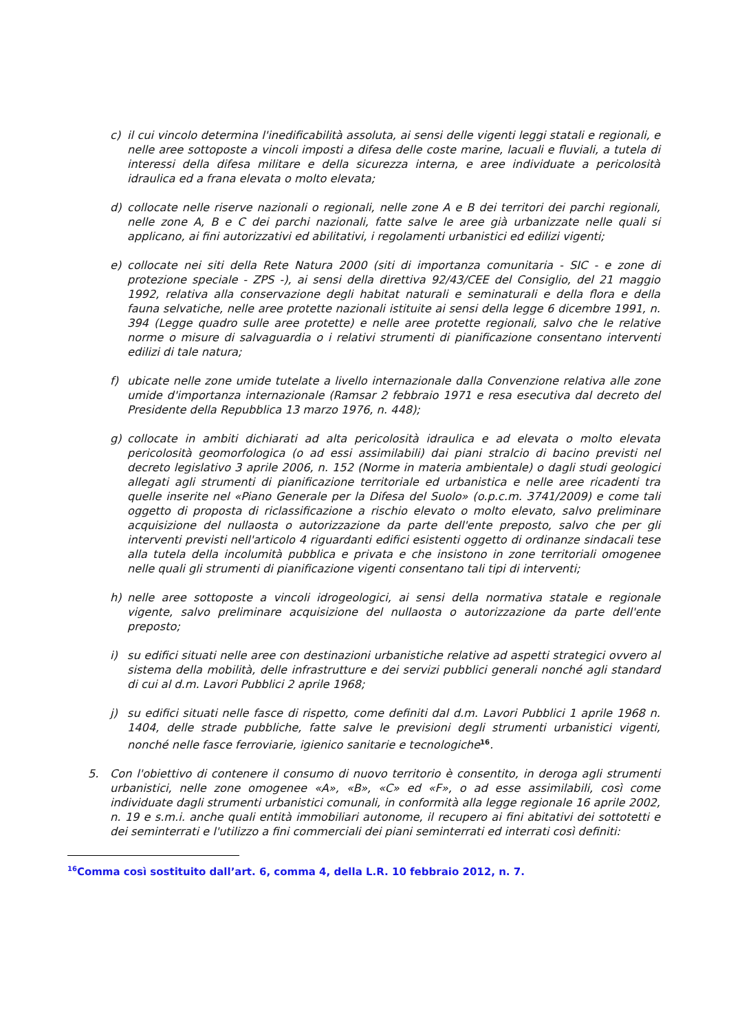c) il cui vincolo determina l'inedificabilità assoluta, ai sensi delle vigenti leggi statali e regionali, e nelle aree sottoposte a vincoli imposti a difesa delle coste marine, lacuali e fluviali, a tutela di interessi della difesa militare e della sicurezza interna, e aree individuate a pericolosità idraulica ed a frana elevata o molto elevata;
d) collocate nelle riserve nazionali o regionali, nelle zone A e B dei territori dei parchi regionali, nelle zone A, B e C dei parchi nazionali, fatte salve le aree già urbanizzate nelle quali si applicano, ai fini autorizzativi ed abilitativi, i regolamenti urbanistici ed edilizi vigenti;
e) collocate nei siti della Rete Natura 2000 (siti di importanza comunitaria - SIC - e zone di protezione speciale - ZPS -), ai sensi della direttiva 92/43/CEE del Consiglio, del 21 maggio 1992, relativa alla conservazione degli habitat naturali e seminaturali e della flora e della fauna selvatiche, nelle aree protette nazionali istituite ai sensi della legge 6 dicembre 1991, n. 394 (Legge quadro sulle aree protette) e nelle aree protette regionali, salvo che le relative norme o misure di salvaguardia o i relativi strumenti di pianificazione consentano interventi edilizi di tale natura;
f) ubicate nelle zone umide tutelate a livello internazionale dalla Convenzione relativa alle zone umide d'importanza internazionale (Ramsar 2 febbraio 1971 e resa esecutiva dal decreto del Presidente della Repubblica 13 marzo 1976, n. 448);
g) collocate in ambiti dichiarati ad alta pericolosità idraulica e ad elevata o molto elevata pericolosità geomorfologica (o ad essi assimilabili) dai piani stralcio di bacino previsti nel decreto legislativo 3 aprile 2006, n. 152 (Norme in materia ambientale) o dagli studi geologici allegati agli strumenti di pianificazione territoriale ed urbanistica e nelle aree ricadenti tra quelle inserite nel «Piano Generale per la Difesa del Suolo» (o.p.c.m. 3741/2009) e come tali oggetto di proposta di riclassificazione a rischio elevato o molto elevato, salvo preliminare acquisizione del nullaosta o autorizzazione da parte dell'ente preposto, salvo che per gli interventi previsti nell'articolo 4 riguardanti edifici esistenti oggetto di ordinanze sindacali tese alla tutela della incolumità pubblica e privata e che insistono in zone territoriali omogenee nelle quali gli strumenti di pianificazione vigenti consentano tali tipi di interventi;
h) nelle aree sottoposte a vincoli idrogeologici, ai sensi della normativa statale e regionale vigente, salvo preliminare acquisizione del nullaosta o autorizzazione da parte dell'ente preposto;
i) su edifici situati nelle aree con destinazioni urbanistiche relative ad aspetti strategici ovvero al sistema della mobilità, delle infrastrutture e dei servizi pubblici generali nonché agli standard di cui al d.m. Lavori Pubblici 2 aprile 1968;
j) su edifici situati nelle fasce di rispetto, come definiti dal d.m. Lavori Pubblici 1 aprile 1968 n. 1404, delle strade pubbliche, fatte salve le previsioni degli strumenti urbanistici vigenti, nonché nelle fasce ferroviarie, igienico sanitarie e tecnologiche<sup>16</sup>.
5. Con l'obiettivo di contenere il consumo di nuovo territorio è consentito, in deroga agli strumenti urbanistici, nelle zone omogenee «A», «B», «C» ed «F», o ad esse assimilabili, così come individuate dagli strumenti urbanistici comunali, in conformità alla legge regionale 16 aprile 2002, n. 19 e s.m.i. anche quali entità immobiliari autonome, il recupero ai fini abitativi dei sottotetti e dei seminterrati e l'utilizzo a fini commerciali dei piani seminterrati ed interrati così definiti:
<sup>16</sup> Comma così sostituito dall’art. 6, comma 4, della L.R. 10 febbraio 2012, n. 7.